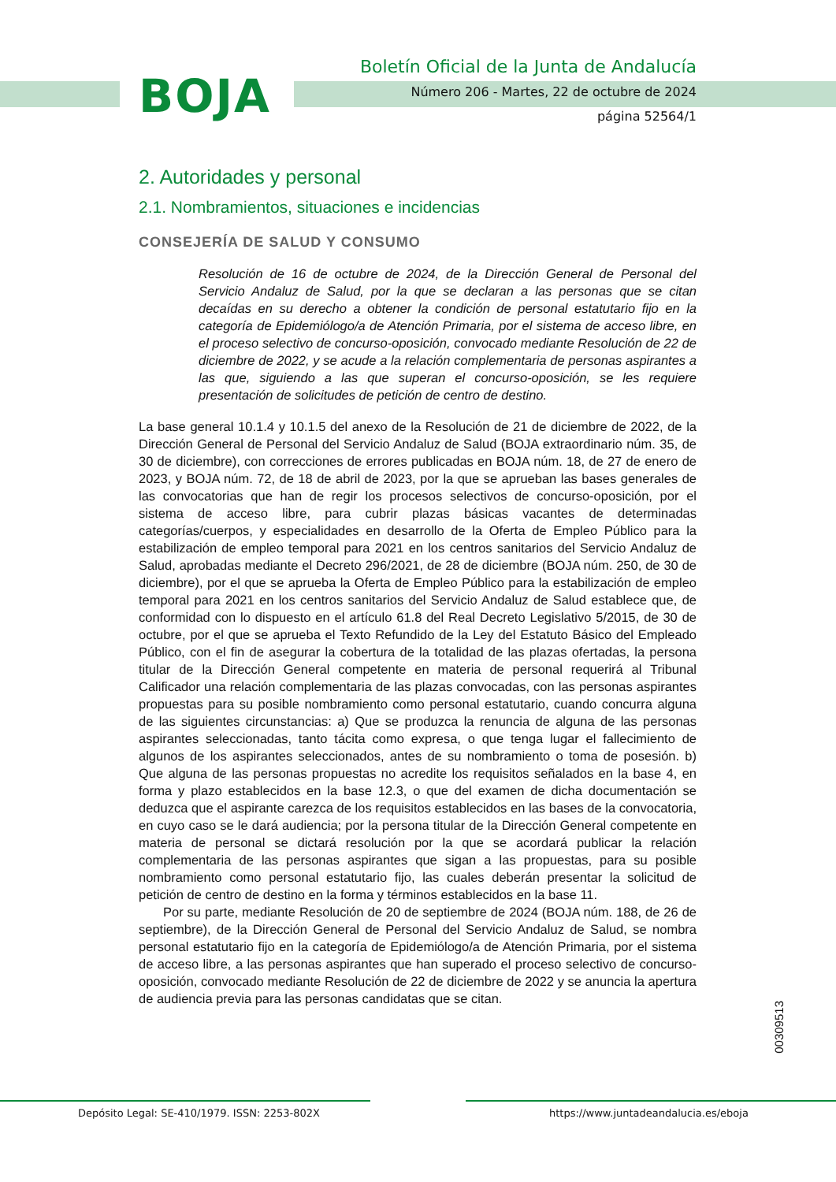BOJA
Boletín Oficial de la Junta de Andalucía
Número 206 - Martes, 22 de octubre de 2024
página 52564/1
2. Autoridades y personal
2.1. Nombramientos, situaciones e incidencias
CONSEJERÍA DE SALUD Y CONSUMO
Resolución de 16 de octubre de 2024, de la Dirección General de Personal del Servicio Andaluz de Salud, por la que se declaran a las personas que se citan decaídas en su derecho a obtener la condición de personal estatutario fijo en la categoría de Epidemiólogo/a de Atención Primaria, por el sistema de acceso libre, en el proceso selectivo de concurso-oposición, convocado mediante Resolución de 22 de diciembre de 2022, y se acude a la relación complementaria de personas aspirantes a las que, siguiendo a las que superan el concurso-oposición, se les requiere presentación de solicitudes de petición de centro de destino.
La base general 10.1.4 y 10.1.5 del anexo de la Resolución de 21 de diciembre de 2022, de la Dirección General de Personal del Servicio Andaluz de Salud (BOJA extraordinario núm. 35, de 30 de diciembre), con correcciones de errores publicadas en BOJA núm. 18, de 27 de enero de 2023, y BOJA núm. 72, de 18 de abril de 2023, por la que se aprueban las bases generales de las convocatorias que han de regir los procesos selectivos de concurso-oposición, por el sistema de acceso libre, para cubrir plazas básicas vacantes de determinadas categorías/cuerpos, y especialidades en desarrollo de la Oferta de Empleo Público para la estabilización de empleo temporal para 2021 en los centros sanitarios del Servicio Andaluz de Salud, aprobadas mediante el Decreto 296/2021, de 28 de diciembre (BOJA núm. 250, de 30 de diciembre), por el que se aprueba la Oferta de Empleo Público para la estabilización de empleo temporal para 2021 en los centros sanitarios del Servicio Andaluz de Salud establece que, de conformidad con lo dispuesto en el artículo 61.8 del Real Decreto Legislativo 5/2015, de 30 de octubre, por el que se aprueba el Texto Refundido de la Ley del Estatuto Básico del Empleado Público, con el fin de asegurar la cobertura de la totalidad de las plazas ofertadas, la persona titular de la Dirección General competente en materia de personal requerirá al Tribunal Calificador una relación complementaria de las plazas convocadas, con las personas aspirantes propuestas para su posible nombramiento como personal estatutario, cuando concurra alguna de las siguientes circunstancias: a) Que se produzca la renuncia de alguna de las personas aspirantes seleccionadas, tanto tácita como expresa, o que tenga lugar el fallecimiento de algunos de los aspirantes seleccionados, antes de su nombramiento o toma de posesión. b) Que alguna de las personas propuestas no acredite los requisitos señalados en la base 4, en forma y plazo establecidos en la base 12.3, o que del examen de dicha documentación se deduzca que el aspirante carezca de los requisitos establecidos en las bases de la convocatoria, en cuyo caso se le dará audiencia; por la persona titular de la Dirección General competente en materia de personal se dictará resolución por la que se acordará publicar la relación complementaria de las personas aspirantes que sigan a las propuestas, para su posible nombramiento como personal estatutario fijo, las cuales deberán presentar la solicitud de petición de centro de destino en la forma y términos establecidos en la base 11.
Por su parte, mediante Resolución de 20 de septiembre de 2024 (BOJA núm. 188, de 26 de septiembre), de la Dirección General de Personal del Servicio Andaluz de Salud, se nombra personal estatutario fijo en la categoría de Epidemiólogo/a de Atención Primaria, por el sistema de acceso libre, a las personas aspirantes que han superado el proceso selectivo de concurso-oposición, convocado mediante Resolución de 22 de diciembre de 2022 y se anuncia la apertura de audiencia previa para las personas candidatas que se citan.
00309513
Depósito Legal: SE-410/1979. ISSN: 2253-802X https://www.juntadeandalucia.es/eboja